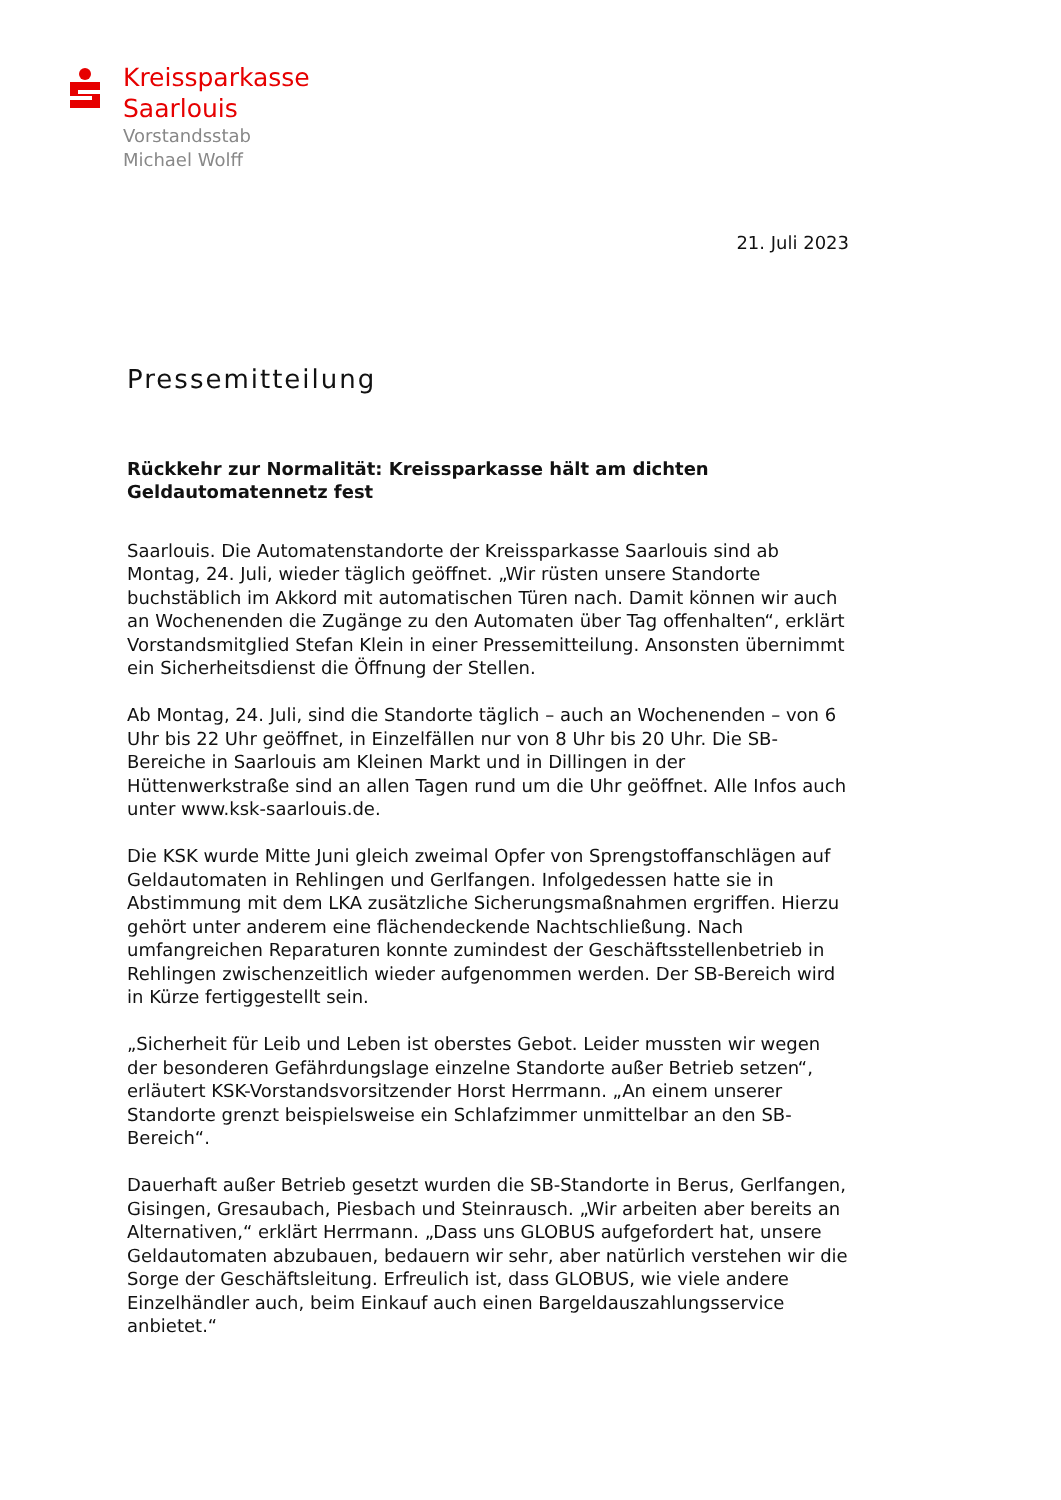Kreissparkasse
Saarlouis
Vorstandsstab
Michael Wolff
21. Juli 2023
Pressemitteilung
Rückkehr zur Normalität: Kreissparkasse hält am dichten Geldautomatennetz fest
Saarlouis. Die Automatenstandorte der Kreissparkasse Saarlouis sind ab Montag, 24. Juli, wieder täglich geöffnet. „Wir rüsten unsere Standorte buchstäblich im Akkord mit automatischen Türen nach. Damit können wir auch an Wochenenden die Zugänge zu den Automaten über Tag offenhalten“, erklärt Vorstandsmitglied Stefan Klein in einer Pressemitteilung. Ansonsten übernimmt ein Sicherheitsdienst die Öffnung der Stellen.
Ab Montag, 24. Juli, sind die Standorte täglich – auch an Wochenenden – von 6 Uhr bis 22 Uhr geöffnet, in Einzelfällen nur von 8 Uhr bis 20 Uhr. Die SB-Bereiche in Saarlouis am Kleinen Markt und in Dillingen in der Hüttenwerkstraße sind an allen Tagen rund um die Uhr geöffnet. Alle Infos auch unter www.ksk-saarlouis.de.
Die KSK wurde Mitte Juni gleich zweimal Opfer von Sprengstoffanschlägen auf Geldautomaten in Rehlingen und Gerlfangen. Infolgedessen hatte sie in Abstimmung mit dem LKA zusätzliche Sicherungsmaßnahmen ergriffen. Hierzu gehört unter anderem eine flächendeckende Nachtschließung. Nach umfangreichen Reparaturen konnte zumindest der Geschäftsstellenbetrieb in Rehlingen zwischenzeitlich wieder aufgenommen werden. Der SB-Bereich wird in Kürze fertiggestellt sein.
„Sicherheit für Leib und Leben ist oberstes Gebot. Leider mussten wir wegen der besonderen Gefährdungslage einzelne Standorte außer Betrieb setzen“, erläutert KSK-Vorstandsvorsitzender Horst Herrmann. „An einem unserer Standorte grenzt beispielsweise ein Schlafzimmer unmittelbar an den SB-Bereich“.
Dauerhaft außer Betrieb gesetzt wurden die SB-Standorte in Berus, Gerlfangen, Gisingen, Gresaubach, Piesbach und Steinrausch. „Wir arbeiten aber bereits an Alternativen,“ erklärt Herrmann. „Dass uns GLOBUS aufgefordert hat, unsere Geldautomaten abzubauen, bedauern wir sehr, aber natürlich verstehen wir die Sorge der Geschäftsleitung. Erfreulich ist, dass GLOBUS, wie viele andere Einzelhändler auch, beim Einkauf auch einen Bargeldauszahlungsservice anbietet.“